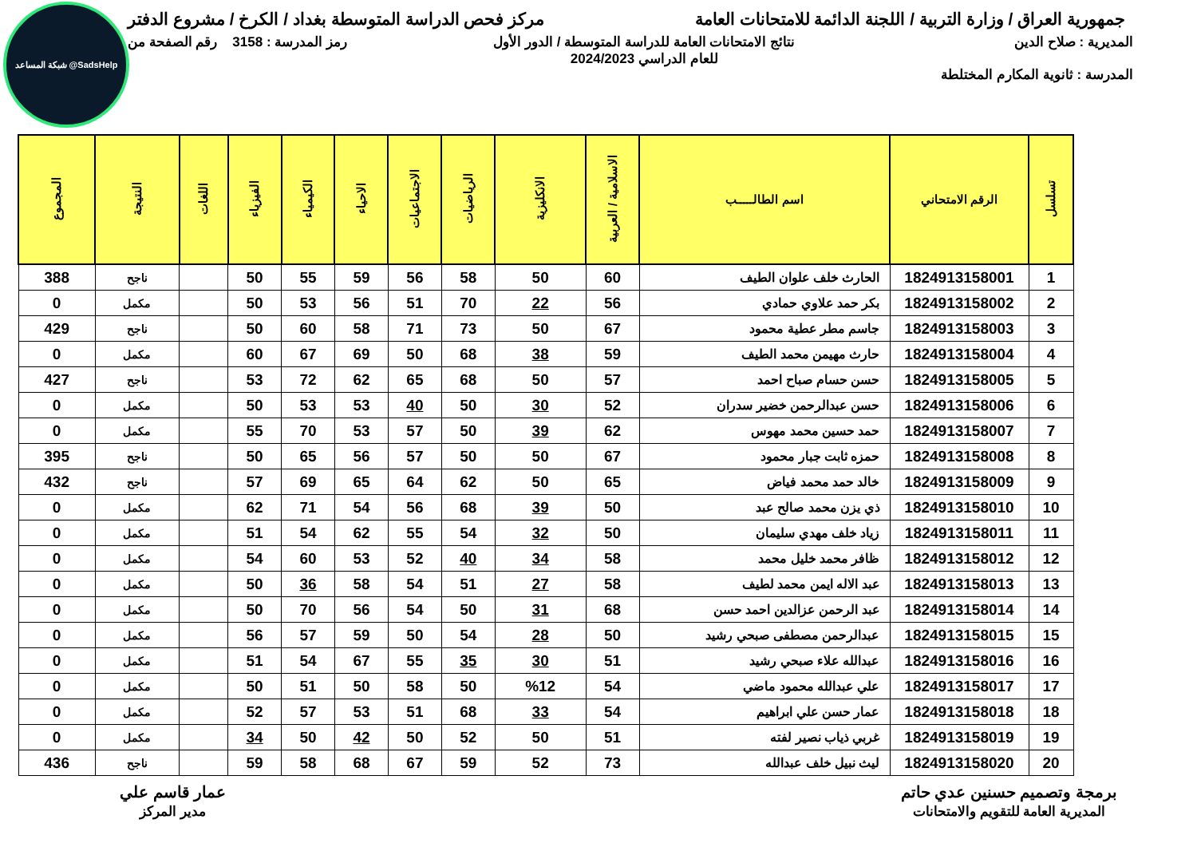شبكة المساعد @SadsHelp
جمهورية العراق / وزارة التربية / اللجنة الدائمة للامتحانات العامة
مركز فحص الدراسة المتوسطة بغداد / الكرخ / مشروع الدفتر
المديرية : صلاح الدين
المدرسة : ثانوية المكارم المختلطة
نتائج الامتحانات العامة للدراسة المتوسطة / الدور الأول
للعام الدراسي 2024/2023
رمز المدرسة : 3158 رقم الصفحة من
| تسلسل | الرقم الامتحاني | اسم الطالـــــب | الاسلامية / العربية | الانكليزية | الرياضيات | الاجتماعيات | الاحياء | الكيمياء | الفيزياء | اللغات | النتيجة | المجموع |
| --- | --- | --- | --- | --- | --- | --- | --- | --- | --- | --- | --- | --- |
| 1 | 1824913158001 | الحارث خلف علوان الطيف | 60 | 50 | 58 | 56 | 59 | 55 | 50 | | ناجح | 388 |
| 2 | 1824913158002 | بكر حمد علاوي حمادي | 56 | 22 | 70 | 51 | 56 | 53 | 50 | | مكمل | 0 |
| 3 | 1824913158003 | جاسم مطر عطية محمود | 67 | 50 | 73 | 71 | 58 | 60 | 50 | | ناجح | 429 |
| 4 | 1824913158004 | حارث مهيمن محمد الطيف | 59 | 38 | 68 | 50 | 69 | 67 | 60 | | مكمل | 0 |
| 5 | 1824913158005 | حسن حسام صباح احمد | 57 | 50 | 68 | 65 | 62 | 72 | 53 | | ناجح | 427 |
| 6 | 1824913158006 | حسن عبدالرحمن خضير سدران | 52 | 30 | 50 | 40 | 53 | 53 | 50 | | مكمل | 0 |
| 7 | 1824913158007 | حمد حسين محمد مهوس | 62 | 39 | 50 | 57 | 53 | 70 | 55 | | مكمل | 0 |
| 8 | 1824913158008 | حمزه ثابت جبار محمود | 67 | 50 | 50 | 57 | 56 | 65 | 50 | | ناجح | 395 |
| 9 | 1824913158009 | خالد حمد محمد فياض | 65 | 50 | 62 | 64 | 65 | 69 | 57 | | ناجح | 432 |
| 10 | 1824913158010 | ذي يزن محمد صالح عبد | 50 | 39 | 68 | 56 | 54 | 71 | 62 | | مكمل | 0 |
| 11 | 1824913158011 | زياد خلف مهدي سليمان | 50 | 32 | 54 | 55 | 62 | 54 | 51 | | مكمل | 0 |
| 12 | 1824913158012 | ظافر محمد خليل محمد | 58 | 34 | 40 | 52 | 53 | 60 | 54 | | مكمل | 0 |
| 13 | 1824913158013 | عبد الاله ايمن محمد لطيف | 58 | 27 | 51 | 54 | 58 | 36 | 50 | | مكمل | 0 |
| 14 | 1824913158014 | عبد الرحمن عزالدين احمد حسن | 68 | 31 | 50 | 54 | 56 | 70 | 50 | | مكمل | 0 |
| 15 | 1824913158015 | عبدالرحمن مصطفى صبحي رشيد | 50 | 28 | 54 | 50 | 59 | 57 | 56 | | مكمل | 0 |
| 16 | 1824913158016 | عبدالله علاء صبحي رشيد | 51 | 30 | 35 | 55 | 67 | 54 | 51 | | مكمل | 0 |
| 17 | 1824913158017 | علي عبدالله محمود ماضي | 54 | %12 | 50 | 58 | 50 | 51 | 50 | | مكمل | 0 |
| 18 | 1824913158018 | عمار حسن علي ابراهيم | 54 | 33 | 68 | 51 | 53 | 57 | 52 | | مكمل | 0 |
| 19 | 1824913158019 | غربي ذياب نصير لفته | 51 | 50 | 52 | 50 | 42 | 50 | 34 | | مكمل | 0 |
| 20 | 1824913158020 | ليث نبيل خلف عبدالله | 73 | 52 | 59 | 67 | 68 | 58 | 59 | | ناجح | 436 |
برمجة وتصميم حسنين عدي حاتم
المديرية العامة للتقويم والامتحانات
عمار قاسم علي
مدير المركز